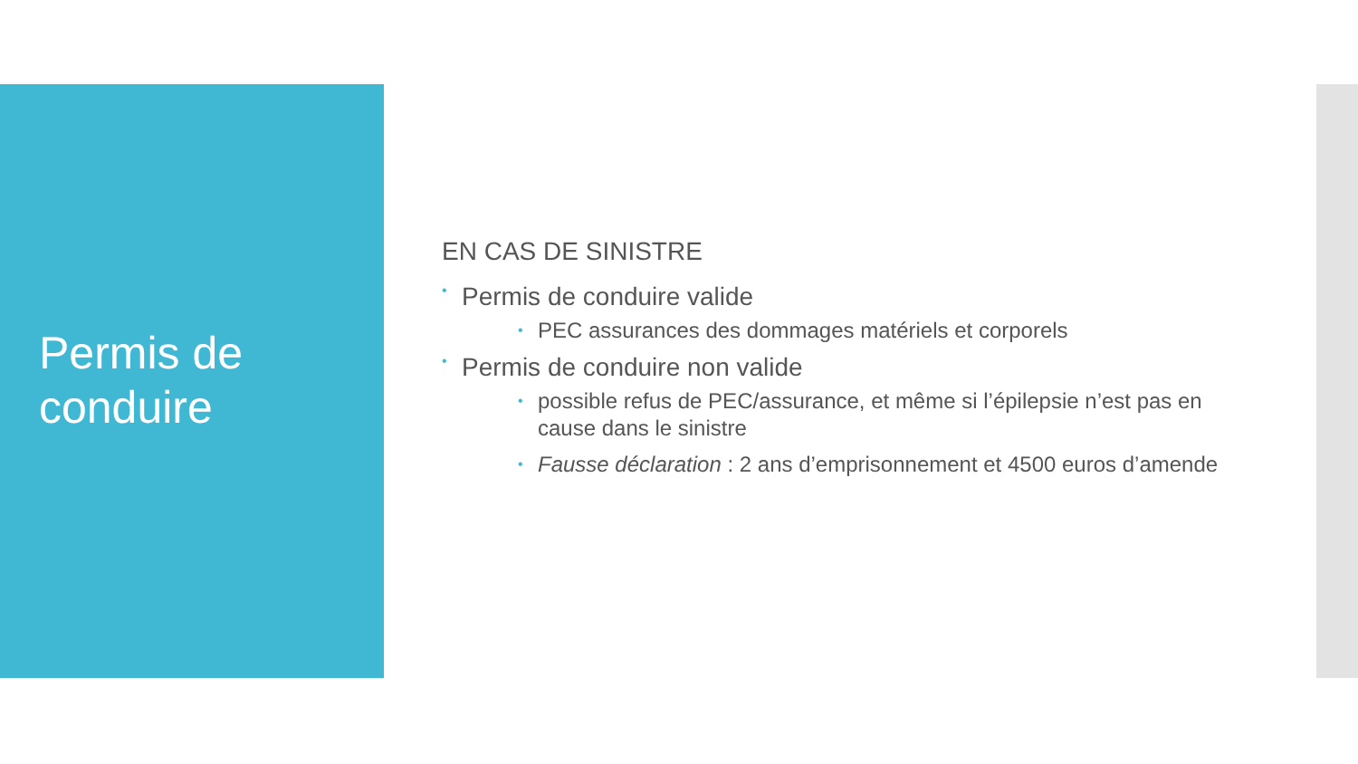Permis de
conduire
EN CAS DE SINISTRE
• Permis de conduire valide
• PEC assurances des dommages matériels et corporels
• Permis de conduire non valide
• possible refus de PEC/assurance, et même si l’épilepsie n’est pas en cause dans le sinistre
• Fausse déclaration : 2 ans d’emprisonnement et 4500 euros d’amende